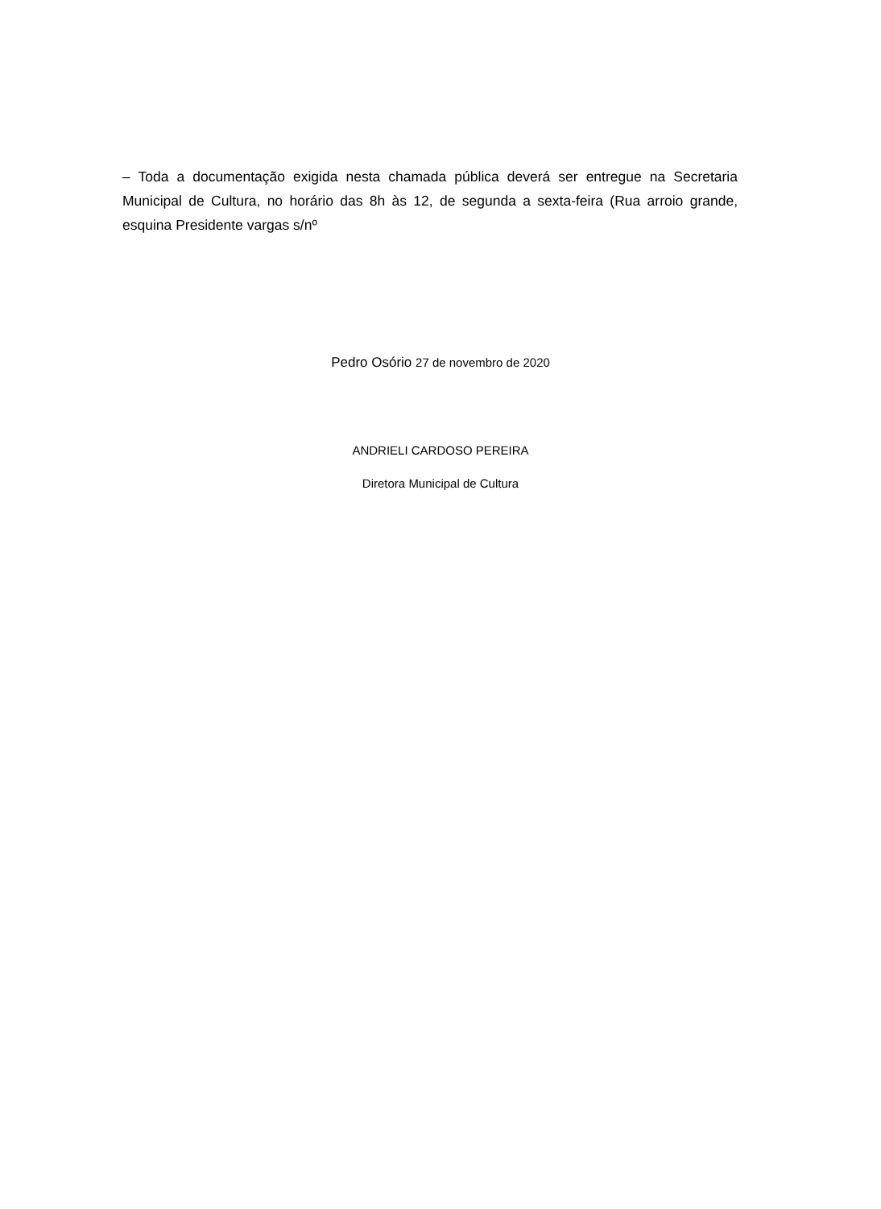– Toda a documentação exigida nesta chamada pública deverá ser entregue na Secretaria Municipal de Cultura, no horário das 8h às 12, de segunda a sexta-feira (Rua arroio grande, esquina Presidente vargas s/nº
Pedro Osório 27 de novembro de 2020
ANDRIELI CARDOSO PEREIRA
Diretora Municipal de Cultura